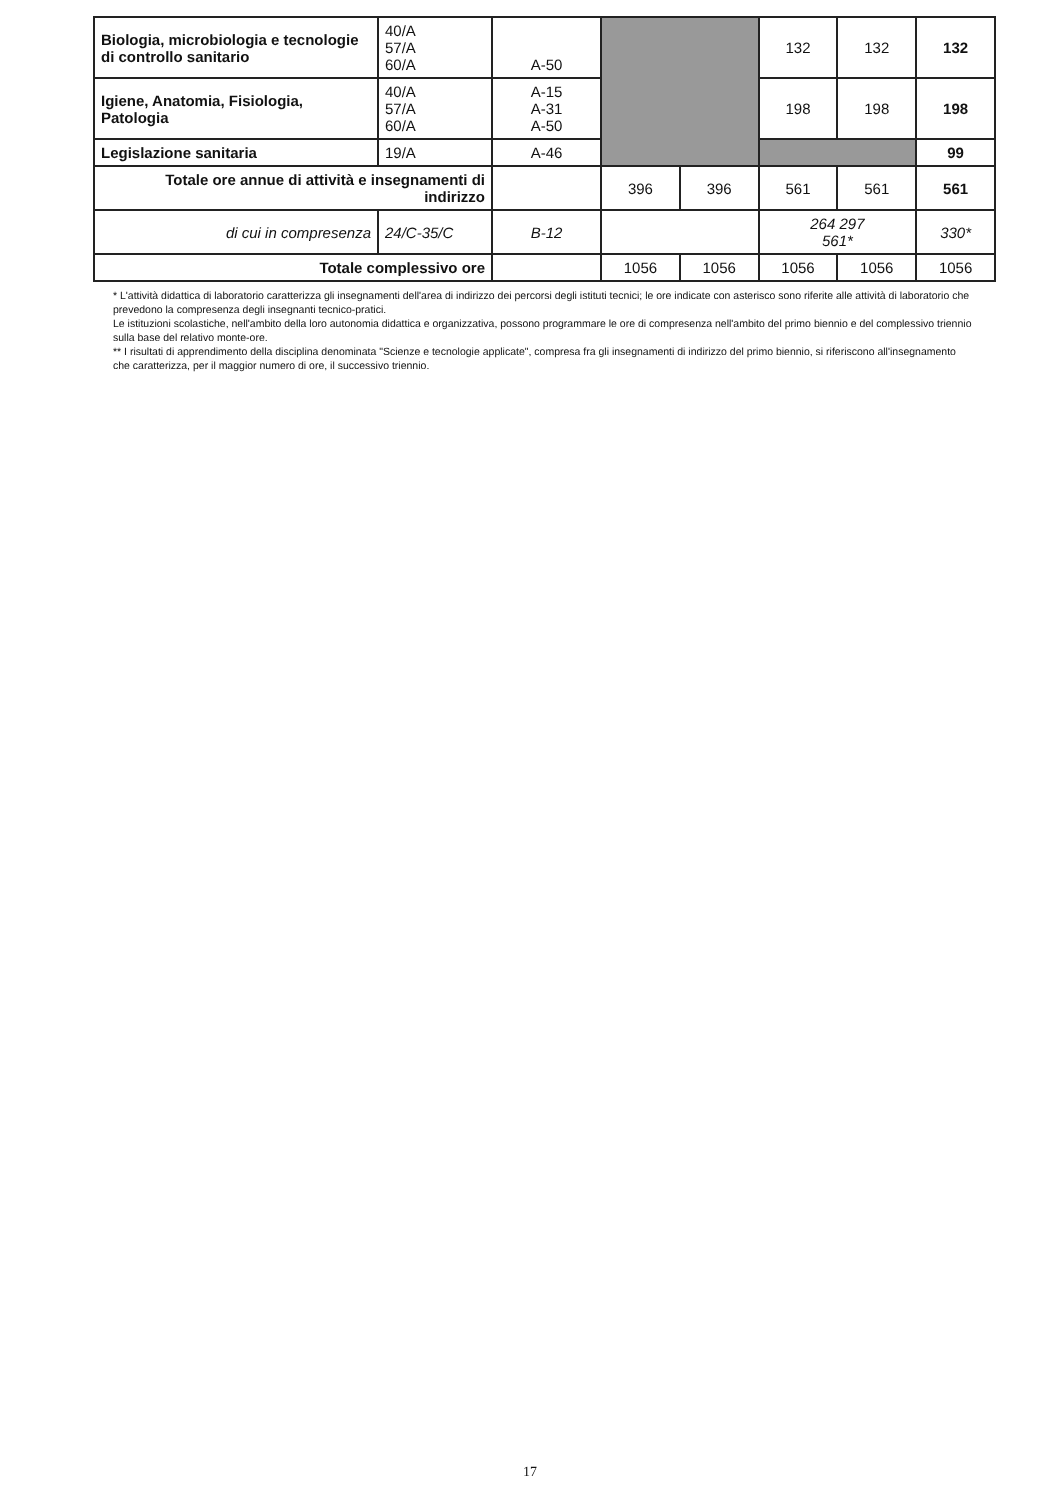| Biologia, microbiologia e tecnologie di controllo sanitario | 40/A 57/A 60/A | A-50 | | | 132 | 132 | 132 |
| Igiene, Anatomia, Fisiologia, Patologia | 40/A 57/A 60/A | A-15 A-31 A-50 | | | 198 | 198 | 198 |
| Legislazione sanitaria | 19/A | A-46 | | | | | 99 |
| Totale ore annue di attività e insegnamenti di indirizzo | | | 396 | 396 | 561 | 561 | 561 |
| di cui in compresenza | 24/C-35/C | B-12 | | | 264 297 561* | | 330* |
| Totale complessivo ore | | | 1056 | 1056 | 1056 | 1056 | 1056 |
* L'attività didattica di laboratorio caratterizza gli insegnamenti dell'area di indirizzo dei percorsi degli istituti tecnici; le ore indicate con asterisco sono riferite alle attività di laboratorio che prevedono la compresenza degli insegnanti tecnico-pratici.
Le istituzioni scolastiche, nell'ambito della loro autonomia didattica e organizzativa, possono programmare le ore di compresenza nell'ambito del primo biennio e del complessivo triennio sulla base del relativo monte-ore.
** I risultati di apprendimento della disciplina denominata "Scienze e tecnologie applicate", compresa fra gli insegnamenti di indirizzo del primo biennio, si riferiscono all'insegnamento che caratterizza, per il maggior numero di ore, il successivo triennio.
17